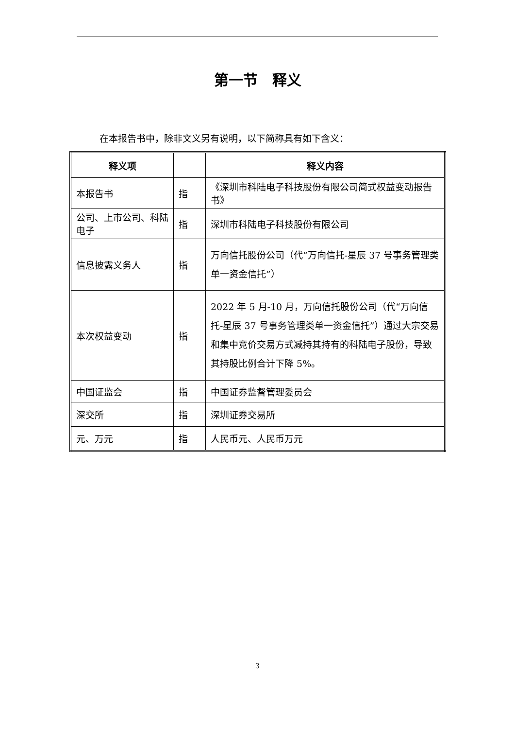第一节　释义
在本报告书中，除非文义另有说明，以下简称具有如下含义：
| 释义项 | | 释义内容 |
| --- | --- | --- |
| 本报告书 | 指 | 《深圳市科陆电子科技股份有限公司简式权益变动报告书》 |
| 公司、上市公司、科陆电子 | 指 | 深圳市科陆电子科技股份有限公司 |
| 信息披露义务人 | 指 | 万向信托股份公司（代“万向信托-星辰 37 号事务管理类单一资金信托”） |
| 本次权益变动 | 指 | 2022 年 5 月-10 月，万向信托股份公司（代“万向信托-星辰 37 号事务管理类单一资金信托”）通过大宗交易和集中竞价交易方式减持其持有的科陆电子股份，导致其持股比例合计下降 5%。 |
| 中国证监会 | 指 | 中国证券监督管理委员会 |
| 深交所 | 指 | 深圳证券交易所 |
| 元、万元 | 指 | 人民币元、人民币万元 |
3